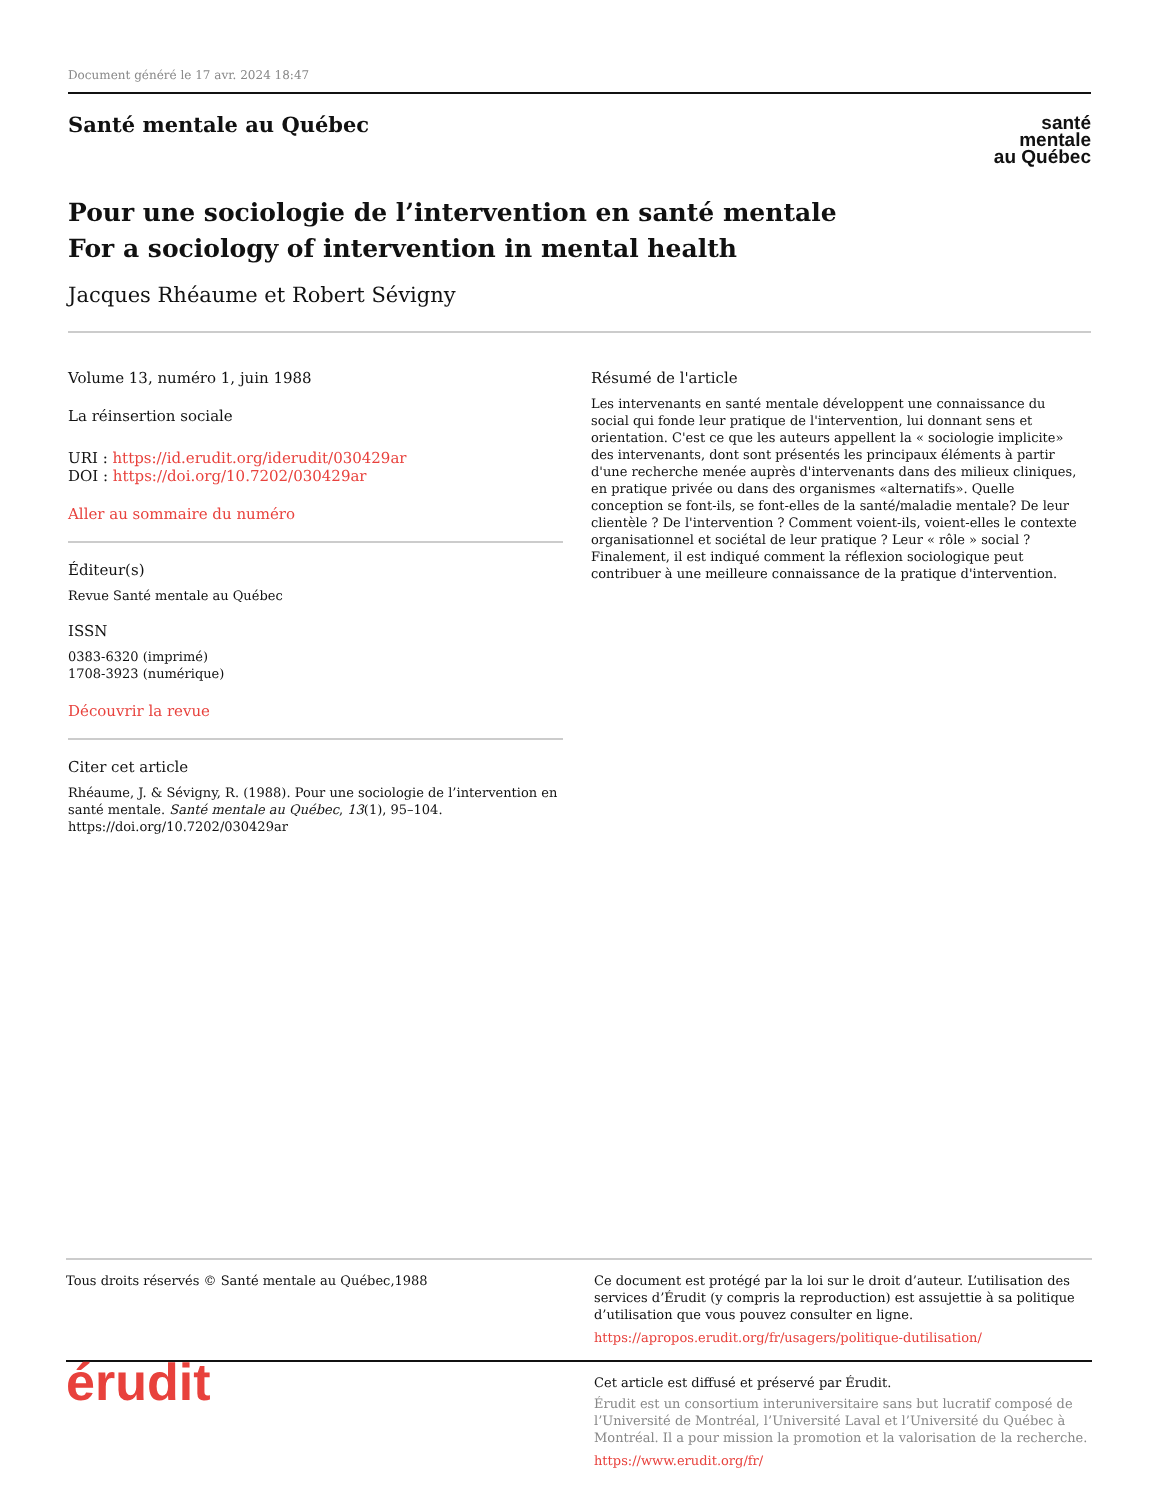Document généré le 17 avr. 2024 18:47
Santé mentale au Québec
santé
mentale
au Québec
Pour une sociologie de l’intervention en santé mentale
For a sociology of intervention in mental health
Jacques Rhéaume et Robert Sévigny
Volume 13, numéro 1, juin 1988
La réinsertion sociale
URI : https://id.erudit.org/iderudit/030429ar
DOI : https://doi.org/10.7202/030429ar
Aller au sommaire du numéro
Éditeur(s)
Revue Santé mentale au Québec
ISSN
0383-6320 (imprimé)
1708-3923 (numérique)
Découvrir la revue
Citer cet article
Rhéaume, J. & Sévigny, R. (1988). Pour une sociologie de l’intervention en santé mentale. Santé mentale au Québec, 13(1), 95–104. https://doi.org/10.7202/030429ar
Résumé de l'article
Les intervenants en santé mentale développent une connaissance du social qui fonde leur pratique de l'intervention, lui donnant sens et orientation. C'est ce que les auteurs appellent la « sociologie implicite» des intervenants, dont sont présentés les principaux éléments à partir d'une recherche menée auprès d'intervenants dans des milieux cliniques, en pratique privée ou dans des organismes «alternatifs». Quelle conception se font-ils, se font-elles de la santé/maladie mentale? De leur clientèle ? De l'intervention ? Comment voient-ils, voient-elles le contexte organisationnel et sociétal de leur pratique ? Leur « rôle » social ? Finalement, il est indiqué comment la réflexion sociologique peut contribuer à une meilleure connaissance de la pratique d'intervention.
Tous droits réservés © Santé mentale au Québec,1988 Ce document est protégé par la loi sur le droit d’auteur. L’utilisation des services d’Érudit (y compris la reproduction) est assujettie à sa politique d’utilisation que vous pouvez consulter en ligne.
https://apropos.erudit.org/fr/usagers/politique-dutilisation/
érudit
Cet article est diffusé et préservé par Érudit.
Érudit est un consortium interuniversitaire sans but lucratif composé de l’Université de Montréal, l’Université Laval et l’Université du Québec à Montréal. Il a pour mission la promotion et la valorisation de la recherche.
https://www.erudit.org/fr/